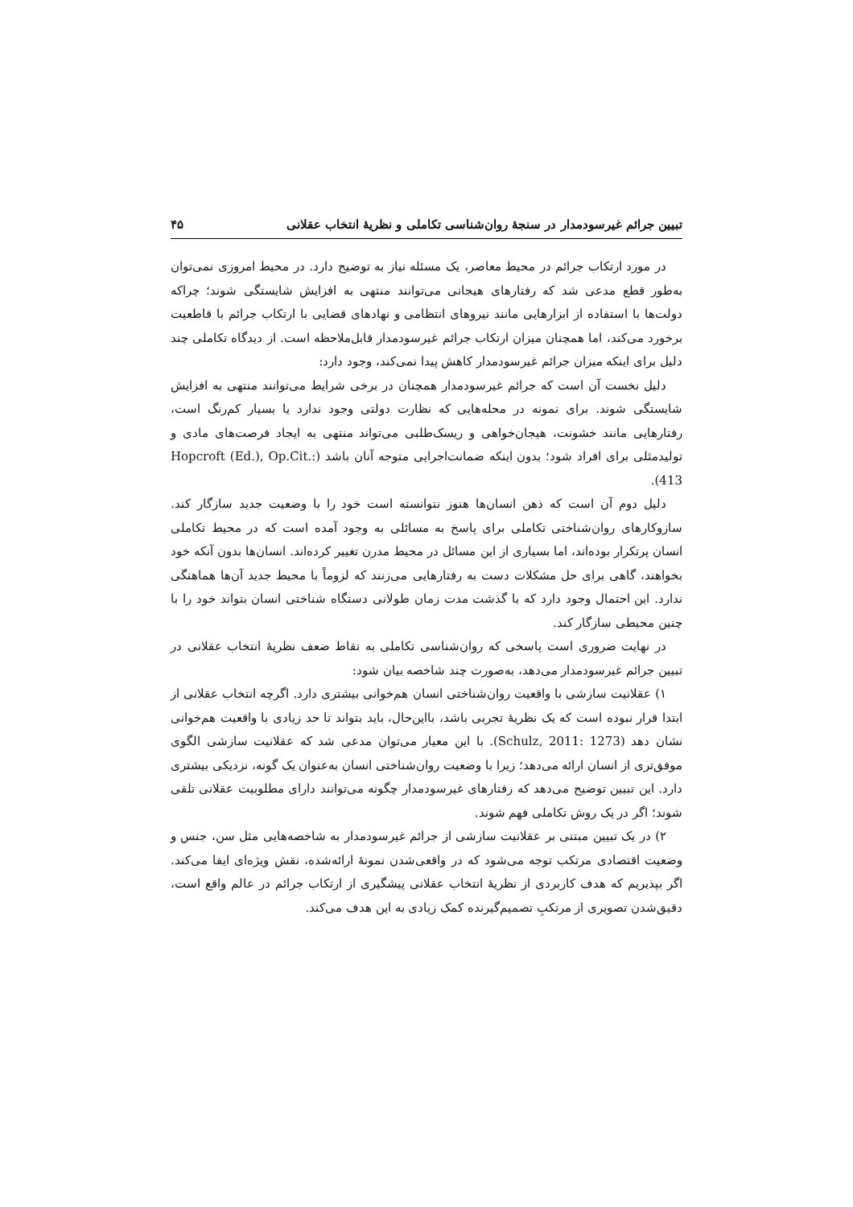تبیین جرائم غیرسودمدار در سنجهٔ روان‌شناسی تکاملی و نظریهٔ انتخاب عقلانی ۴۵
در مورد ارتکاب جرائم در محیط معاصر، یک مسئله نیاز به توضیح دارد. در محیط امروزی نمی‌توان به‌طور قطع مدعی شد که رفتارهای هیجانی می‌توانند منتهی به افزایش شایستگی شوند؛ چراکه دولت‌ها با استفاده از ابزارهایی مانند نیروهای انتظامی و نهادهای قضایی با ارتکاب جرائم با قاطعیت برخورد می‌کند، اما همچنان میزان ارتکاب جرائم غیرسودمدار قابل‌ملاحظه است. از دیدگاه تکاملی چند دلیل برای اینکه میزان جرائم غیرسودمدار کاهش پیدا نمی‌کند، وجود دارد:
دلیل نخست آن است که جرائم غیرسودمدار همچنان در برخی شرایط می‌توانند منتهی به افزایش شایستگی شوند. برای نمونه در محله‌هایی که نظارت دولتی وجود ندارد یا بسیار کم‌رنگ است، رفتارهایی مانند خشونت، هیجان‌خواهی و ریسک‌طلبی می‌تواند منتهی به ایجاد فرصت‌های مادی و تولیدمثلی برای افراد شود؛ بدون اینکه ضمانت‌اجرایی متوجه آنان باشد (Hopcroft (Ed.), Op.Cit.: 413).
دلیل دوم آن است که ذهن انسان‌ها هنوز نتوانسته است خود را با وضعیت جدید سازگار کند. سازوکارهای روان‌شناختی تکاملی برای پاسخ به مسائلی به وجود آمده است که در محیط تکاملی انسان پرتکرار بوده‌اند، اما بسیاری از این مسائل در محیط مدرن تغییر کرده‌اند. انسان‌ها بدون آنکه خود بخواهند، گاهی برای حل مشکلات دست به رفتارهایی می‌زنند که لزوماً با محیط جدید آن‌ها هماهنگی ندارد. این احتمال وجود دارد که با گذشت مدت زمان طولانی دستگاه شناختی انسان بتواند خود را با چنین محیطی سازگار کند.
در نهایت ضروری است پاسخی که روان‌شناسی تکاملی به نقاط ضعف نظریهٔ انتخاب عقلانی در تبیین جرائم غیرسودمدار می‌دهد، به‌صورت چند شاخصه بیان شود:
۱) عقلانیت سازشی با واقعیت روان‌شناختی انسان هم‌خوانی بیشتری دارد. اگرچه انتخاب عقلانی از ابتدا قرار نبوده است که یک نظریهٔ تجربی باشد، بااین‌حال، باید بتواند تا حد زیادی با واقعیت هم‌خوانی نشان دهد (Schulz, 2011: 1273). با این معیار می‌توان مدعی شد که عقلانیت سازشی الگوی موفق‌تری از انسان ارائه می‌دهد؛ زیرا با وضعیت روان‌شناختی انسان به‌عنوان یک گونه، نزدیکی بیشتری دارد. این تبیین توضیح می‌دهد که رفتارهای غیرسودمدار چگونه می‌توانند دارای مطلوبیت عقلانی تلقی شوند؛ اگر در یک روش تکاملی فهم شوند.
۲) در یک تبیین مبتنی بر عقلانیت سازشی از جرائم غیرسودمدار به شاخصه‌هایی مثل سن، جنس و وضعیت اقتصادی مرتکب توجه می‌شود که در واقعی‌شدن نمونهٔ ارائه‌شده، نقش ویژه‌ای ایفا می‌کند. اگر بپذیریم که هدف کاربردی از نظریهٔ انتخاب عقلانی پیشگیری از ارتکاب جرائم در عالم واقع است، دقیق‌شدن تصویری از مرتکبِ تصمیم‌گیرنده کمک زیادی به این هدف می‌کند.